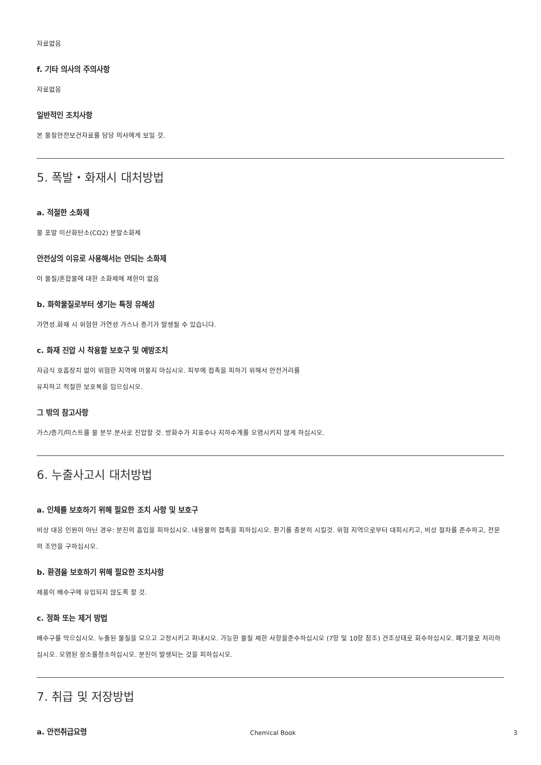자료없음
f. 기타 의사의 주의사항
자료없음
일반적인 조치사항
본 물질안전보건자료를 담당 의사에게 보일 것.
5. 폭발・화재시 대처방법
a. 적절한 소화제
물 포말 이산화탄소(CO2) 분말소화제
안전상의 이유로 사용해서는 안되는 소화제
이 물질/혼합물에 대한 소화제에 제한이 없음
b. 화학물질로부터 생기는 특정 유해성
가연성.화재 시 위험한 가연성 가스나 증기가 발생될 수 있습니다.
c. 화재 진압 시 착용할 보호구 및 예방조치
자급식 호흡장치 없이 위험한 지역에 머물지 마십시오. 피부에 접촉을 피하기 위해서 안전거리를
유지하고 적절한 보호복을 입으십시오.
그 밖의 참고사항
가스/증기/미스트를 물 분무.분사로 진압할 것. 방화수가 지표수나 지하수계를 오염시키지 않게 하십시오.
6. 누출사고시 대처방법
a. 인체를 보호하기 위해 필요한 조치 사항 및 보호구
비상 대응 인원이 아닌 경우: 분진의 흡입을 피하십시오. 내용물의 접촉을 피하십시오. 환기를 충분히 시킬것. 위험 지역으로부터 대피시키고, 비상 절차를 준수하고, 전문의 조언을 구하십시오.
b. 환경을 보호하기 위해 필요한 조치사항
제품이 배수구에 유입되지 않도록 할 것.
c. 정화 또는 제거 방법
배수구를 막으십시오. 누출된 물질을 모으고 고정시키고 퍼내시오. 가능한 물질 제한 사항을준수하십시오 (7항 및 10항 참조) 건조상태로 회수하십시오. 폐기물로 처리하십시오. 오염된 장소를청소하십시오. 분진이 발생되는 것을 피하십시오.
7. 취급 및 저장방법
a. 안전취급요령
Chemical Book 3